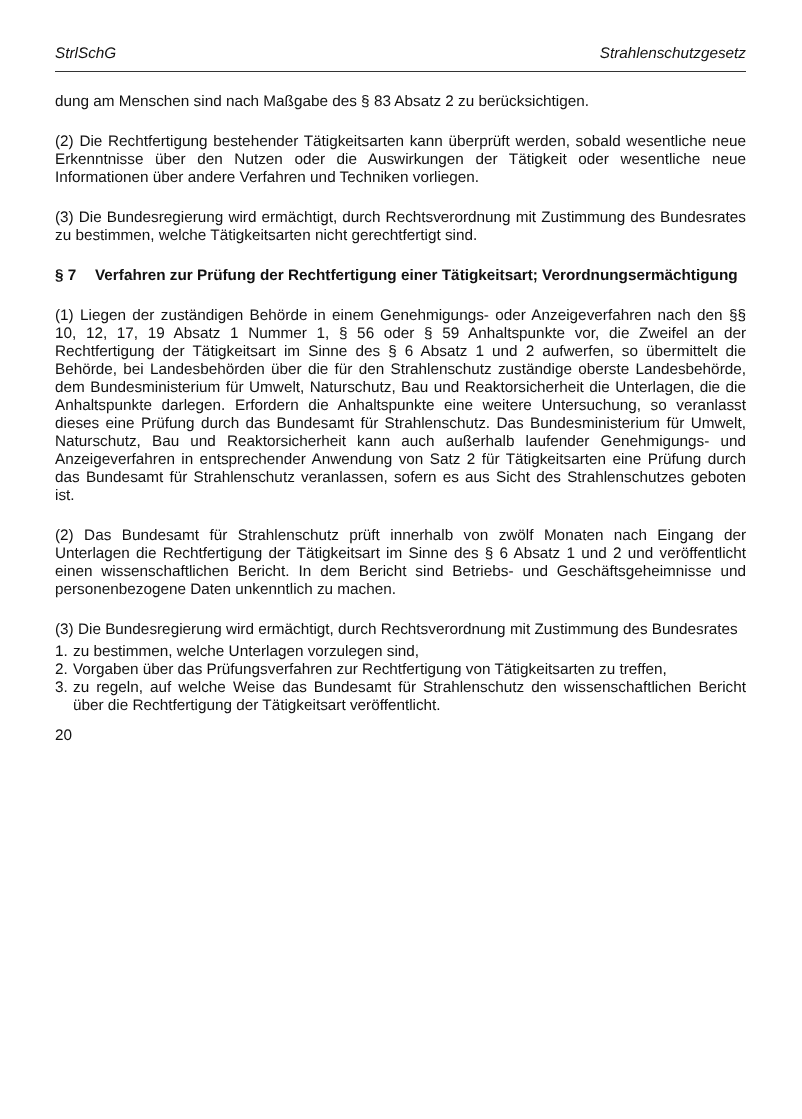StrlSchG Strahlenschutzgesetz
dung am Menschen sind nach Maßgabe des § 83 Absatz 2 zu berücksichtigen.
(2) Die Rechtfertigung bestehender Tätigkeitsarten kann überprüft werden, sobald wesentliche neue Erkenntnisse über den Nutzen oder die Auswirkungen der Tätigkeit oder wesentliche neue Informationen über andere Verfahren und Techniken vorliegen.
(3) Die Bundesregierung wird ermächtigt, durch Rechtsverordnung mit Zustimmung des Bundesrates zu bestimmen, welche Tätigkeitsarten nicht gerechtfertigt sind.
§ 7 Verfahren zur Prüfung der Rechtfertigung einer Tätigkeitsart; Verordnungsermächtigung
(1) Liegen der zuständigen Behörde in einem Genehmigungs- oder Anzeigeverfahren nach den §§ 10, 12, 17, 19 Absatz 1 Nummer 1, § 56 oder § 59 Anhaltspunkte vor, die Zweifel an der Rechtfertigung der Tätigkeitsart im Sinne des § 6 Absatz 1 und 2 aufwerfen, so übermittelt die Behörde, bei Landesbehörden über die für den Strahlenschutz zuständige oberste Landesbehörde, dem Bundesministerium für Umwelt, Naturschutz, Bau und Reaktorsicherheit die Unterlagen, die die Anhaltspunkte darlegen. Erfordern die Anhaltspunkte eine weitere Untersuchung, so veranlasst dieses eine Prüfung durch das Bundesamt für Strahlenschutz. Das Bundesministerium für Umwelt, Naturschutz, Bau und Reaktorsicherheit kann auch außerhalb laufender Genehmigungs- und Anzeigeverfahren in entsprechender Anwendung von Satz 2 für Tätigkeitsarten eine Prüfung durch das Bundesamt für Strahlenschutz veranlassen, sofern es aus Sicht des Strahlenschutzes geboten ist.
(2) Das Bundesamt für Strahlenschutz prüft innerhalb von zwölf Monaten nach Eingang der Unterlagen die Rechtfertigung der Tätigkeitsart im Sinne des § 6 Absatz 1 und 2 und veröffentlicht einen wissenschaftlichen Bericht. In dem Bericht sind Betriebs- und Geschäftsgeheimnisse und personenbezogene Daten unkenntlich zu machen.
(3) Die Bundesregierung wird ermächtigt, durch Rechtsverordnung mit Zustimmung des Bundesrates
1. zu bestimmen, welche Unterlagen vorzulegen sind,
2. Vorgaben über das Prüfungsverfahren zur Rechtfertigung von Tätigkeitsarten zu treffen,
3. zu regeln, auf welche Weise das Bundesamt für Strahlenschutz den wissenschaftlichen Bericht über die Rechtfertigung der Tätigkeitsart veröffentlicht.
20